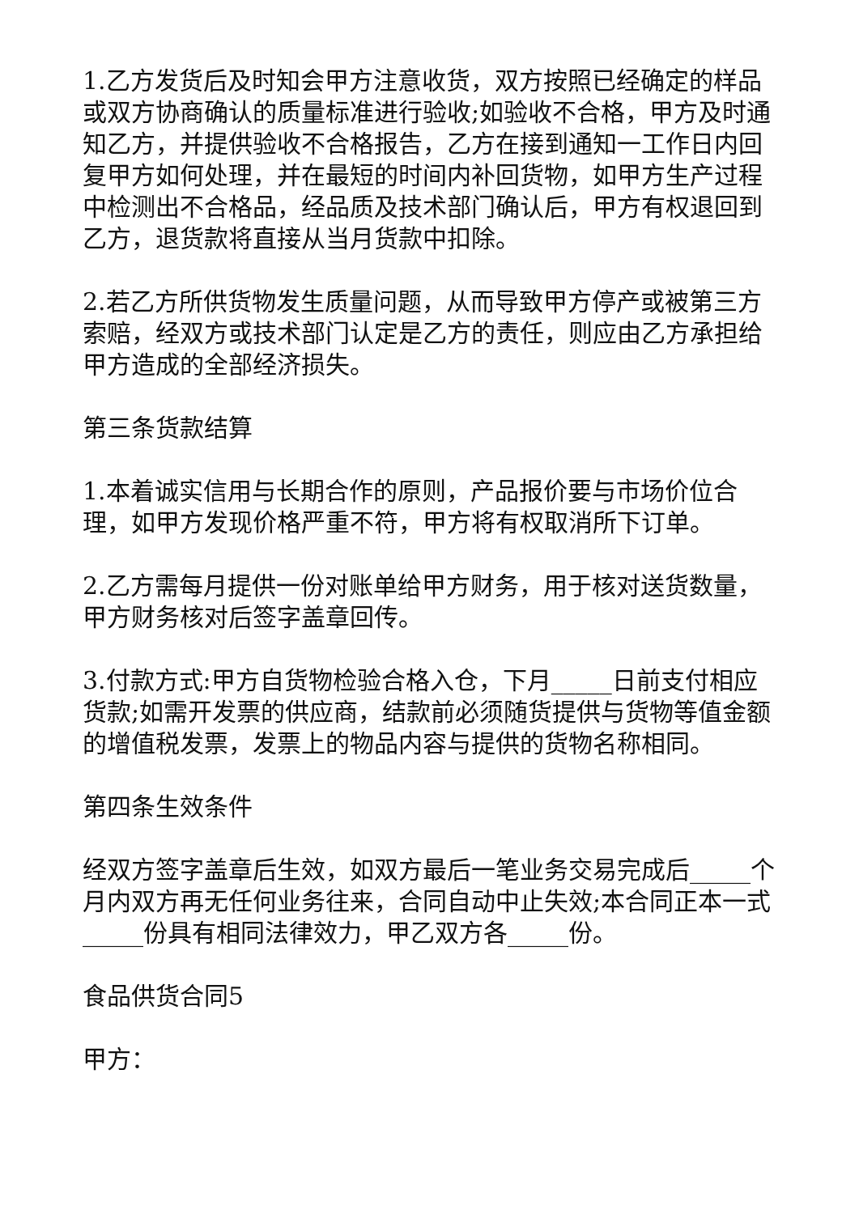1.乙方发货后及时知会甲方注意收货，双方按照已经确定的样品或双方协商确认的质量标准进行验收;如验收不合格，甲方及时通知乙方，并提供验收不合格报告，乙方在接到通知一工作日内回复甲方如何处理，并在最短的时间内补回货物，如甲方生产过程中检测出不合格品，经品质及技术部门确认后，甲方有权退回到乙方，退货款将直接从当月货款中扣除。
2.若乙方所供货物发生质量问题，从而导致甲方停产或被第三方索赔，经双方或技术部门认定是乙方的责任，则应由乙方承担给甲方造成的全部经济损失。
第三条货款结算
1.本着诚实信用与长期合作的原则，产品报价要与市场价位合理，如甲方发现价格严重不符，甲方将有权取消所下订单。
2.乙方需每月提供一份对账单给甲方财务，用于核对送货数量，甲方财务核对后签字盖章回传。
3.付款方式:甲方自货物检验合格入仓，下月_____日前支付相应货款;如需开发票的供应商，结款前必须随货提供与货物等值金额的增值税发票，发票上的物品内容与提供的货物名称相同。
第四条生效条件
经双方签字盖章后生效，如双方最后一笔业务交易完成后_____个月内双方再无任何业务往来，合同自动中止失效;本合同正本一式_____份具有相同法律效力，甲乙双方各_____份。
食品供货合同5
甲方：